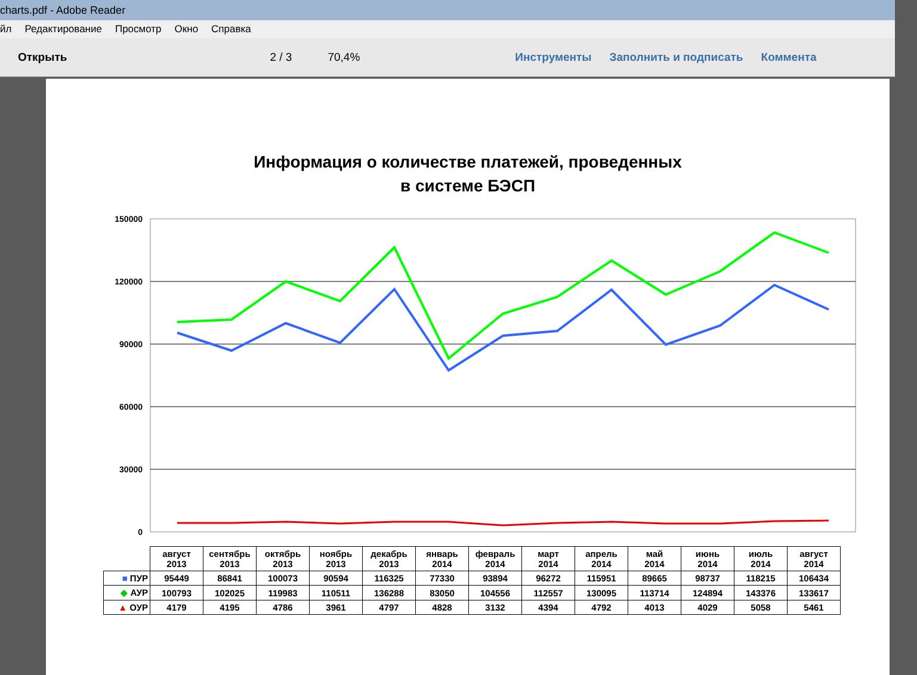charts.pdf - Adobe Reader
йл Редактирование Просмотр Окно Справка
Открыть 2 / 3 70,4% Инструменты Заполнить и подписать Коммента
Информация о количестве платежей, проведенных
в системе БЭСП
150000
120000
90000
60000
30000
0
| | август 2013 | сентябрь 2013 | октябрь 2013 | ноябрь 2013 | декабрь 2013 | январь 2014 | февраль 2014 | март 2014 | апрель 2014 | май 2014 | июнь 2014 | июль 2014 | август 2014 |
| ■ ПУР | 95449 | 86841 | 100073 | 90594 | 116325 | 77330 | 93894 | 96272 | 115951 | 89665 | 98737 | 118215 | 106434 |
| ◆ АУР | 100793 | 102025 | 119983 | 110511 | 136288 | 83050 | 104556 | 112557 | 130095 | 113714 | 124894 | 143376 | 133617 |
| ▲ ОУР | 4179 | 4195 | 4786 | 3961 | 4797 | 4828 | 3132 | 4394 | 4792 | 4013 | 4029 | 5058 | 5461 |